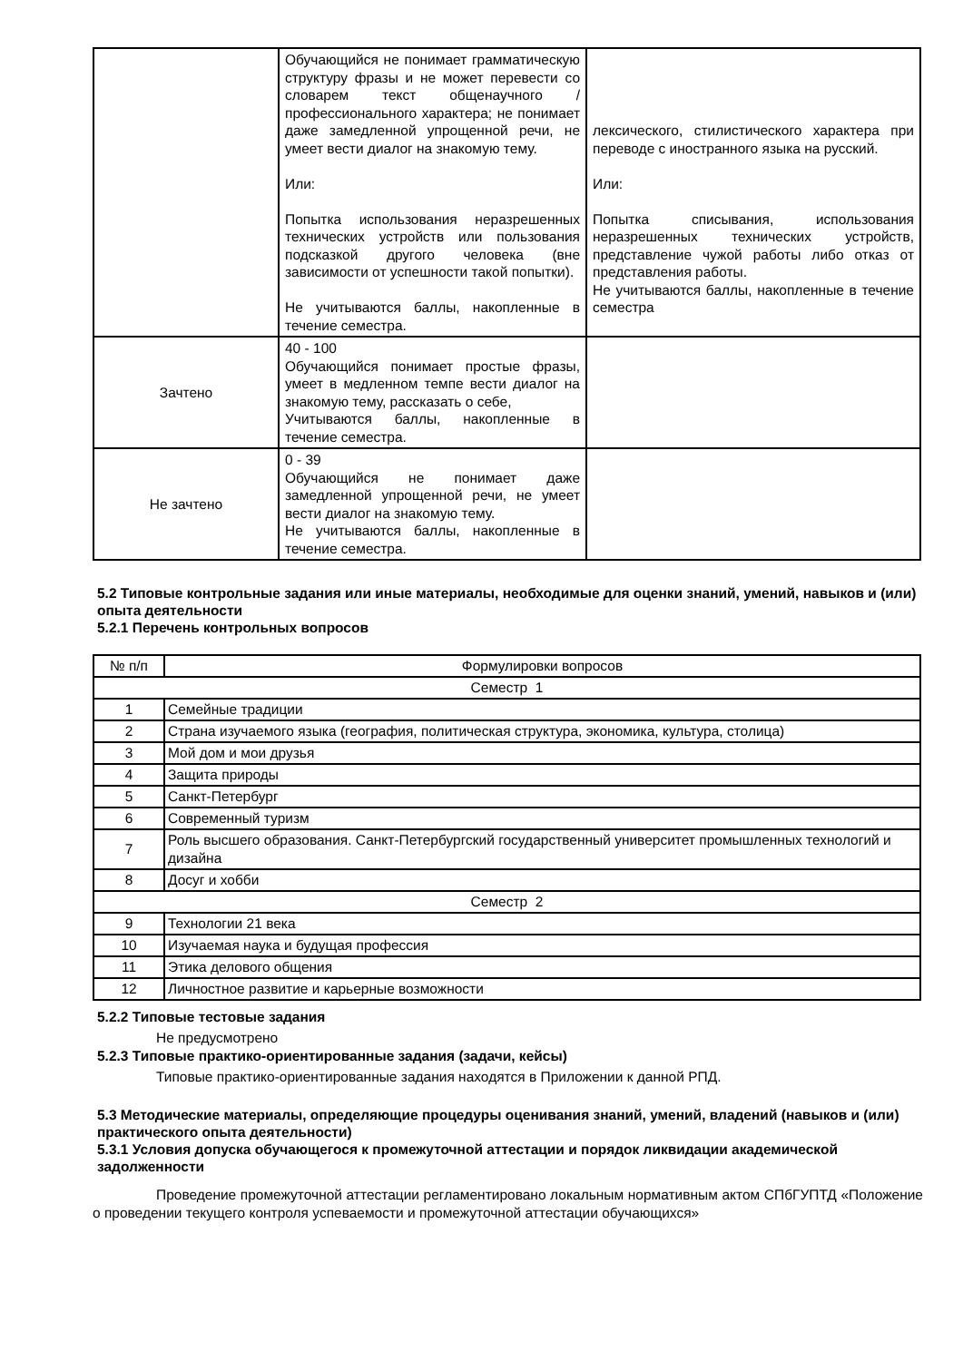| | Обучающийся не понимает грамматическую структуру фразы и не может перевести со словарем текст общенаучного / профессионального характера; не понимает даже замедленной упрощенной речи, не умеет вести диалог на знакомую тему. Или: Попытка использования неразрешенных технических устройств или пользования подсказкой другого человека (вне зависимости от успешности такой попытки). Не учитываются баллы, накопленные в течение семестра. | лексического, стилистического характера при переводе с иностранного языка на русский. Или: Попытка списывания, использования неразрешенных технических устройств, представление чужой работы либо отказ от представления работы. Не учитываются баллы, накопленные в течение семестра |
| Зачтено | 40 - 100 Обучающийся понимает простые фразы, умеет в медленном темпе вести диалог на знакомую тему, рассказать о себе, Учитываются баллы, накопленные в течение семестра. | |
| Не зачтено | 0 - 39 Обучающийся не понимает даже замедленной упрощенной речи, не умеет вести диалог на знакомую тему. Не учитываются баллы, накопленные в течение семестра. | |
5.2 Типовые контрольные задания или иные материалы, необходимые для оценки знаний, умений, навыков и (или) опыта деятельности
5.2.1 Перечень контрольных вопросов
| № п/п | Формулировки вопросов |
| --- | --- |
| Семестр 1 | |
| 1 | Семейные традиции |
| 2 | Страна изучаемого языка (география, политическая структура, экономика, культура, столица) |
| 3 | Мой дом и мои друзья |
| 4 | Защита природы |
| 5 | Санкт-Петербург |
| 6 | Современный туризм |
| 7 | Роль высшего образования. Санкт-Петербургский государственный университет промышленных технологий и дизайна |
| 8 | Досуг и хобби |
| Семестр 2 | |
| 9 | Технологии 21 века |
| 10 | Изучаемая наука и будущая профессия |
| 11 | Этика делового общения |
| 12 | Личностное развитие и карьерные возможности |
5.2.2 Типовые тестовые задания
Не предусмотрено
5.2.3 Типовые практико-ориентированные задания (задачи, кейсы)
Типовые практико-ориентированные задания находятся в Приложении к данной РПД.
5.3 Методические материалы, определяющие процедуры оценивания знаний, умений, владений (навыков и (или) практического опыта деятельности)
5.3.1 Условия допуска обучающегося к промежуточной аттестации и порядок ликвидации академической задолженности
Проведение промежуточной аттестации регламентировано локальным нормативным актом СПбГУПТД «Положение о проведении текущего контроля успеваемости и промежуточной аттестации обучающихся»